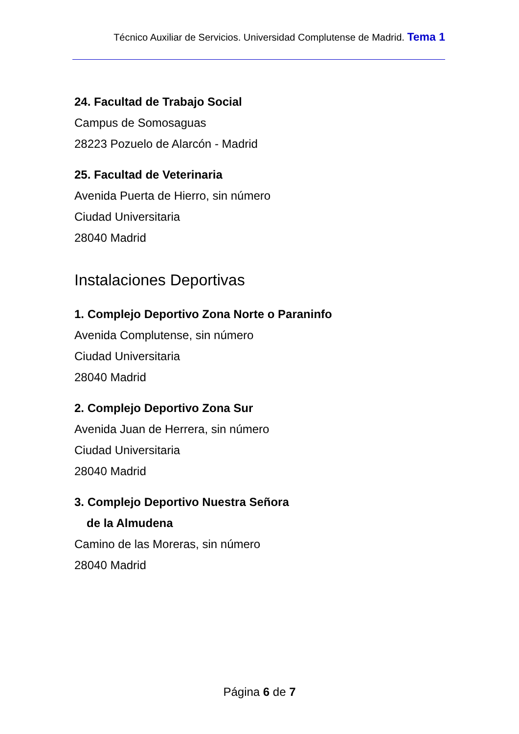Técnico Auxiliar de Servicios. Universidad Complutense de Madrid. Tema 1
24. Facultad de Trabajo Social
Campus de Somosaguas
28223 Pozuelo de Alarcón - Madrid
25. Facultad de Veterinaria
Avenida Puerta de Hierro, sin número
Ciudad Universitaria
28040 Madrid
Instalaciones Deportivas
1. Complejo Deportivo Zona Norte o Paraninfo
Avenida Complutense, sin número
Ciudad Universitaria
28040 Madrid
2. Complejo Deportivo Zona Sur
Avenida Juan de Herrera, sin número
Ciudad Universitaria
28040 Madrid
3. Complejo Deportivo Nuestra Señora
de la Almudena
Camino de las Moreras, sin número
28040 Madrid
Página 6 de 7